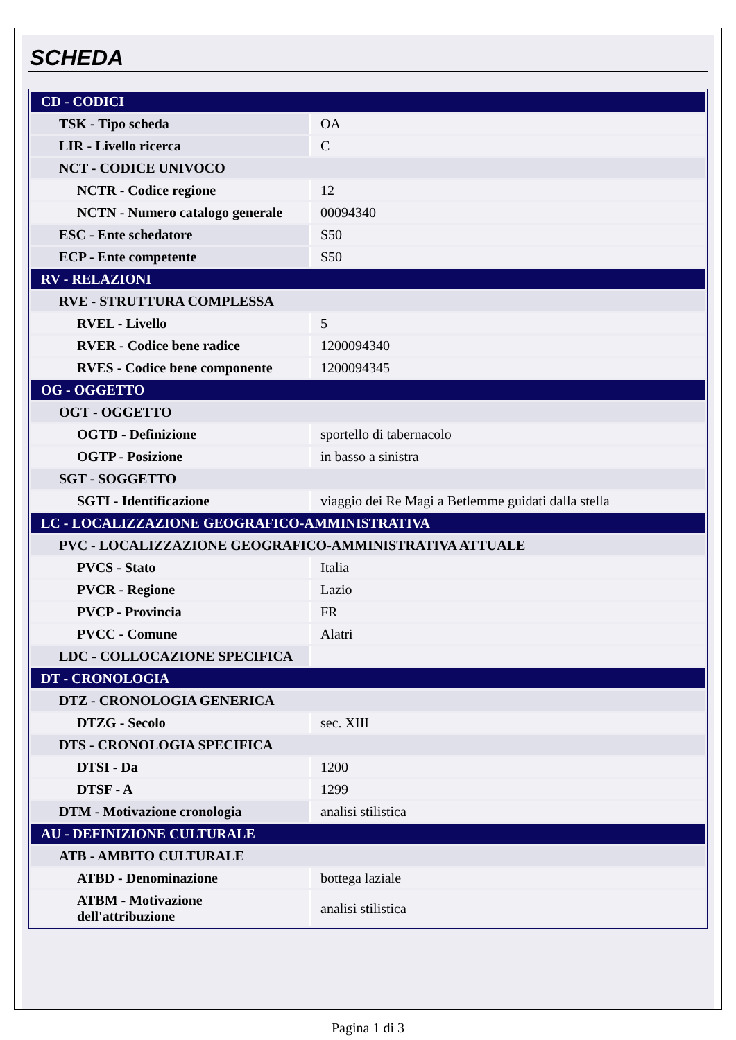SCHEDA
| CD - CODICI | |
| TSK - Tipo scheda | OA |
| LIR - Livello ricerca | C |
| NCT - CODICE UNIVOCO | |
| NCTR - Codice regione | 12 |
| NCTN - Numero catalogo generale | 00094340 |
| ESC - Ente schedatore | S50 |
| ECP - Ente competente | S50 |
| RV - RELAZIONI | |
| RVE - STRUTTURA COMPLESSA | |
| RVEL - Livello | 5 |
| RVER - Codice bene radice | 1200094340 |
| RVES - Codice bene componente | 1200094345 |
| OG - OGGETTO | |
| OGT - OGGETTO | |
| OGTD - Definizione | sportello di tabernacolo |
| OGTP - Posizione | in basso a sinistra |
| SGT - SOGGETTO | |
| SGTI - Identificazione | viaggio dei Re Magi a Betlemme guidati dalla stella |
| LC - LOCALIZZAZIONE GEOGRAFICO-AMMINISTRATIVA | |
| PVC - LOCALIZZAZIONE GEOGRAFICO-AMMINISTRATIVA ATTUALE | |
| PVCS - Stato | Italia |
| PVCR - Regione | Lazio |
| PVCP - Provincia | FR |
| PVCC - Comune | Alatri |
| LDC - COLLOCAZIONE SPECIFICA | |
| DT - CRONOLOGIA | |
| DTZ - CRONOLOGIA GENERICA | |
| DTZG - Secolo | sec. XIII |
| DTS - CRONOLOGIA SPECIFICA | |
| DTSI - Da | 1200 |
| DTSF - A | 1299 |
| DTM - Motivazione cronologia | analisi stilistica |
| AU - DEFINIZIONE CULTURALE | |
| ATB - AMBITO CULTURALE | |
| ATBD - Denominazione | bottega laziale |
| ATBM - Motivazione dell'attribuzione | analisi stilistica |
Pagina 1 di 3